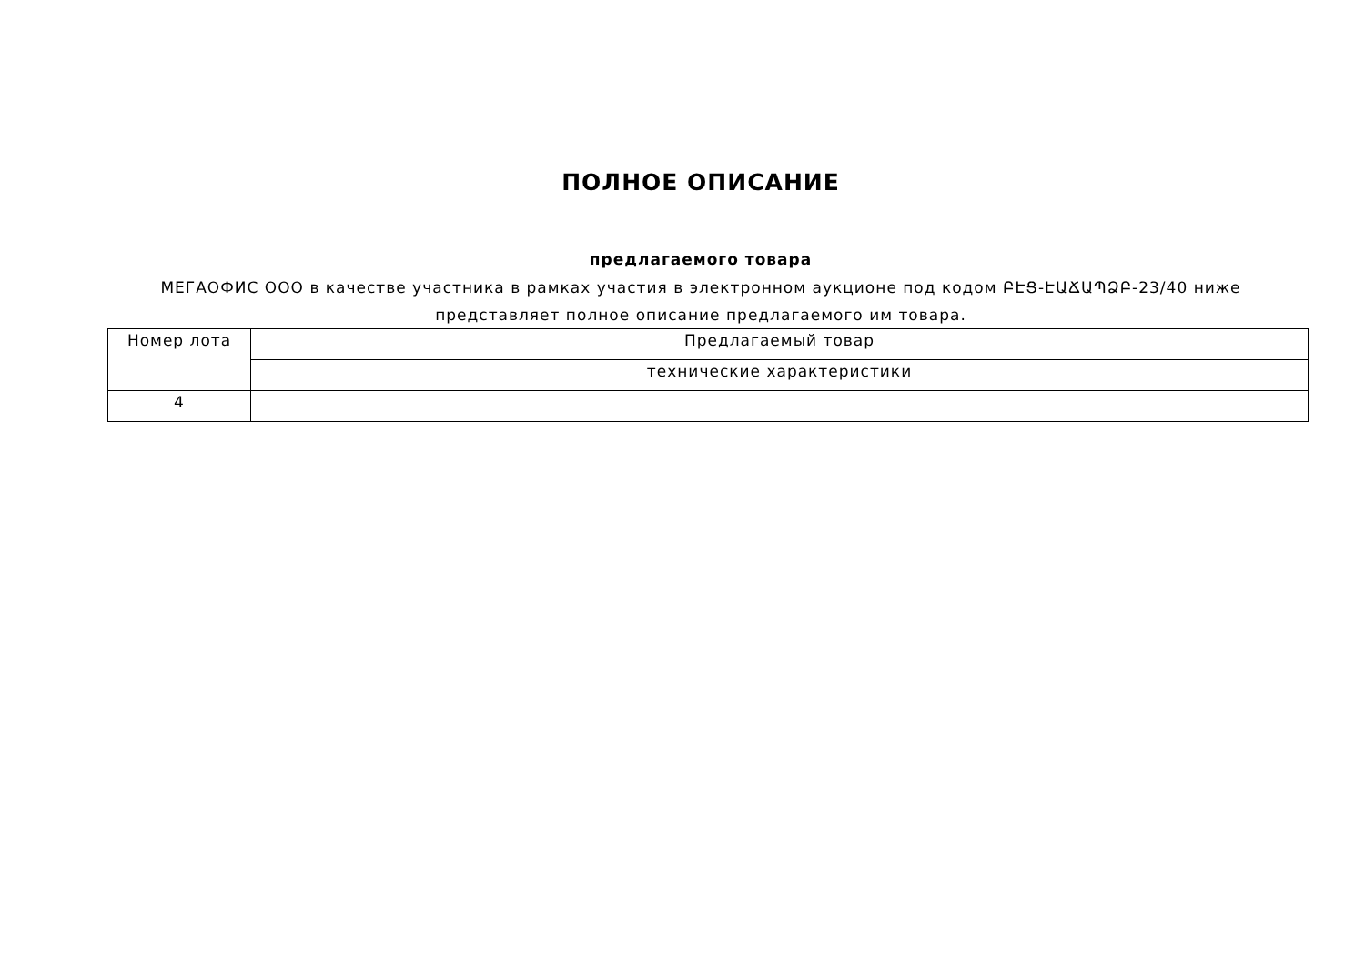ПОЛНОЕ ОПИСАНИЕ
предлагаемого товара
МЕГАОФИС ООО в качестве участника в рамках участия в электронном аукционе под кодом ԲԷՑ-ԷԱՃԱՊՁԲ-23/40 ниже
представляет полное описание предлагаемого им товара.
| Номер лота | Предлагаемый товар |
| --- | --- |
| | технические характеристики |
| 4 | |